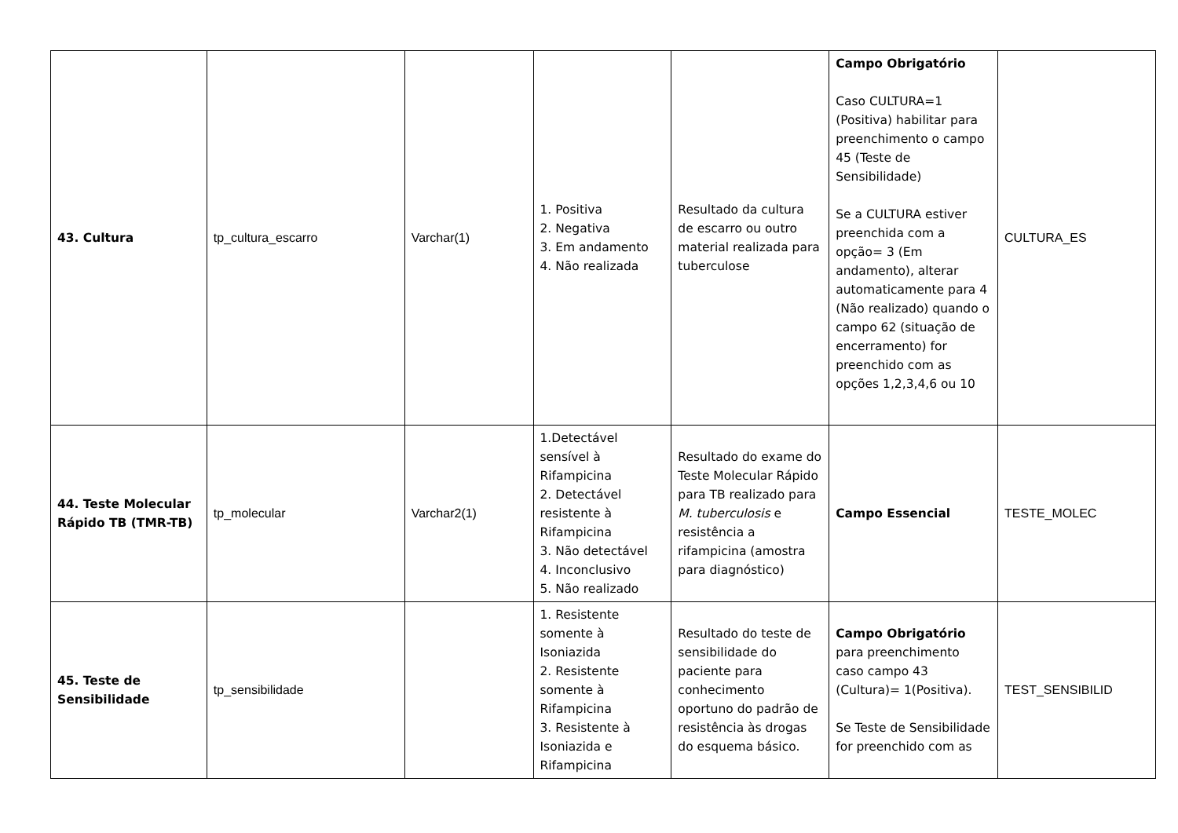| 43. Cultura | tp_cultura_escarro | Varchar(1) | 1. Positiva 2. Negativa 3. Em andamento 4. Não realizada | Resultado da cultura de escarro ou outro material realizada para tuberculose | Campo Obrigatório Caso CULTURA=1 (Positiva) habilitar para preenchimento o campo 45 (Teste de Sensibilidade) Se a CULTURA estiver preenchida com a opção= 3 (Em andamento), alterar automaticamente para 4 (Não realizado) quando o campo 62 (situação de encerramento) for preenchido com as opções 1,2,3,4,6 ou 10 | CULTURA_ES |
| 44. Teste Molecular Rápido TB (TMR-TB) | tp_molecular | Varchar2(1) | 1.Detectável sensível à Rifampicina 2. Detectável resistente à Rifampicina 3. Não detectável 4. Inconclusivo 5. Não realizado | Resultado do exame do Teste Molecular Rápido para TB realizado para M. tuberculosis e resistência a rifampicina (amostra para diagnóstico) | Campo Essencial | TESTE_MOLEC |
| 45. Teste de Sensibilidade | tp_sensibilidade | | 1. Resistente somente à Isoniazida 2. Resistente somente à Rifampicina 3. Resistente à Isoniazida e Rifampicina | Resultado do teste de sensibilidade do paciente para conhecimento oportuno do padrão de resistência às drogas do esquema básico. | Campo Obrigatório para preenchimento caso campo 43 (Cultura)= 1(Positiva). Se Teste de Sensibilidade for preenchido com as | TEST_SENSIBILID |